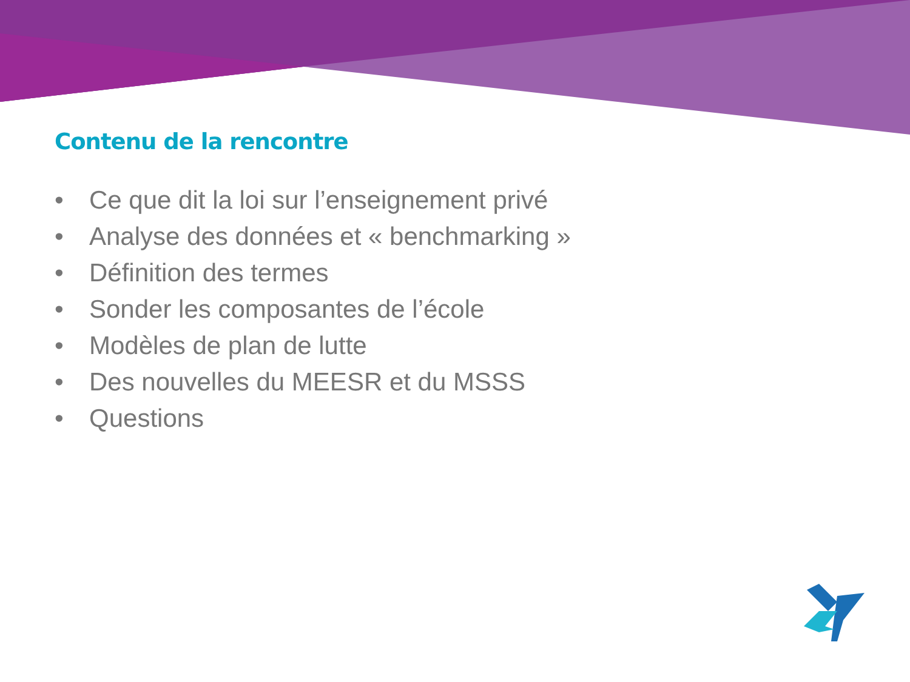Contenu de la rencontre
• Ce que dit la loi sur l’enseignement privé
• Analyse des données et « benchmarking »
• Définition des termes
• Sonder les composantes de l’école
• Modèles de plan de lutte
• Des nouvelles du MEESR et du MSSS
• Questions